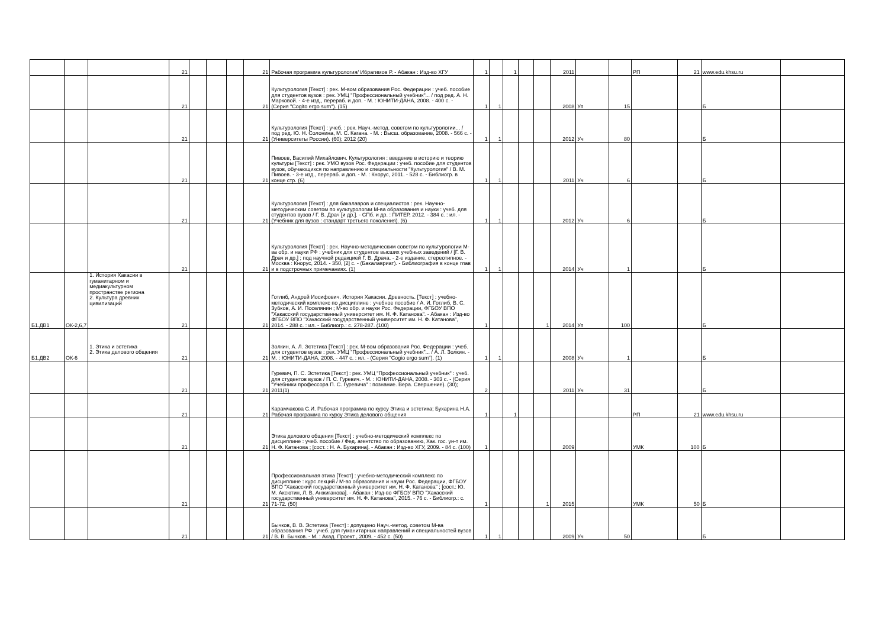| | | | 21 | | | | 21 | Рабочая программа культурология/ Ибрагимов Р. - Абакан : Изд-во ХГУ | 1 | | 1 | | | 2011 | | | РП | 21 | www.edu.khsu.ru | |
| | | | 21 | | | | 21 | Культурология [Текст] : рек. М-вом образования Рос. Федерации : учеб. пособие для студентов вузов : рек. УМЦ "Профессиональный учебник"... / под ред. А. Н. Марковой. - 4-е изд., перераб. и доп. - М. : ЮНИТИ-ДАНА, 2008. - 400 с. - (Серия "Cogito ergo sum"). (15) | 1 | 1 | | | | 2008 | Уп | 15 | | | Б | |
| | | | 21 | | | | 21 | Культурология [Текст] : учеб. : рек. Науч.-метод. советом по культурологии... / под ред. Ю. Н. Солонина, М. С. Кагана. - М. : Высш. образование, 2008. - 566 с. - (Университеты России). (60); 2012 (20) | 1 | 1 | | | | 2012 | Уч | 80 | | | Б | |
| | | | 21 | | | | 21 | Пивоев, Василий Михайлович. Культурология : введение в историю и теорию культуры [Текст] : рек. УМО вузов Рос. Федерации : учеб. пособие для студентов вузов, обучающихся по направлению и специальности "Культурология" / В. М. Пивоев. - 3-е изд., перераб. и доп. - М. : Кнорус, 2011. - 528 с. - Библиогр. в конце стр. (6) | 1 | 1 | | | | 2011 | Уч | 6 | | | Б | |
| | | | 21 | | | | 21 | Культурология [Текст] : для бакалавров и специалистов : рек. Научно-методическим советом по культурологии М-ва образования и науки : учеб. для студентов вузов / Г. В. Драч [и др.]. - СПб. и др. : ПИТЕР, 2012. - 384 с. : ил. - (Учебник для вузов : стандарт третьего поколения). (6) | 1 | 1 | | | | 2012 | Уч | 6 | | | Б | |
| | | | 21 | | | | 21 | Культурология [Текст] : рек. Научно-методическим советом по культурологии М-ва обр. и науки РФ : учебник для студентов высших учебных заведений / [Г. В. Драч и др.] ; под научной редакцией Г. В. Драча. - 2-е издание, стереотипное. - Москва : Кнорус, 2014. - 350, [2] с. - (Бакалавриат). - Библиография в конце глав и в подстрочных примечаниях. (1) | 1 | 1 | | | | 2014 | Уч | 1 | | | Б | |
| Б1.ДВ1 | ОК-2,6,7 | 1. История Хакасии в гуманитарном и медиакультурном пространстве региона 2. Культура древних цивилизаций | 21 | | | | 21 | Готлиб, Андрей Иосифович. История Хакасии. Древность. [Текст] : учебно-методический комплекс по дисциплине : учебное пособие / А. И. Готлиб, В. С. Зубков, А. И. Поселянин ; М-во обр. и науки Рос. Федерации, ФГБОУ ВПО "Хакасский государственный университет им. Н. Ф. Катанова". - Абакан : Изд-во ФГБОУ ВПО "Хакасский государственный университет им. Н. Ф. Катанова", 2014. - 288 с. : ил. - Библиогр.: с. 278-287. (100) | 1 | | | | 1 | 2014 | Уп | 100 | | | Б | |
| Б1.ДВ2 | ОК-6 | 1. Этика и эстетика 2. Этика делового общения | 21 | | | | 21 | Золкин, А. Л. Эстетика [Текст] : рек. М-вом образования Рос. Федерации : учеб. для студентов вузов : рек. УМЦ "Профессиональный учебник"... / А. Л. Золкин. - М. : ЮНИТИ-ДАНА, 2008. - 447 с. : ил. - (Серия "Cogio ergo sum"). (1) | 1 | 1 | | | | 2008 | Уч | 1 | | | Б | |
| | | | 21 | | | | 21 | Гуревич, П. С. Эстетика [Текст] : рек. УМЦ "Профессиональный учебник" : учеб. для студентов вузов / П. С. Гуревич. - М. : ЮНИТИ-ДАНА, 2008. - 303 с. - (Серия "Учебники профессора П. С. Гуревича" : познание. Вера. Свершение). (30); 2011(1) | 2 | | | | | 2011 | Уч | 31 | | | Б | |
| | | | 21 | | | | 21 | Карамчакова С.И. Рабочая программа по курсу Этика и эстетика; Бухарина Н.А. Рабочая программа по курсу Этика делового общения | 1 | | 1 | | | | | | РП | 21 | www.edu.khsu.ru | |
| | | | 21 | | | | 21 | Этика делового общения [Текст] : учебно-методический комплекс по дисциплине : учеб. пособие / Фед. агентство по образованию, Хак. гос. ун-т им. Н. Ф. Катанова ; [сост. : Н. А. Бухарина]. - Абакан : Изд-во ХГУ, 2009. - 84 с. (100) | 1 | | | | | 2009 | | | УМК | 100 | Б | |
| | | | 21 | | | | 21 | Профессиональная этика [Текст] : учебно-методический комплекс по дисциплине : курс лекций / М-во образования и науки Рос. Федерации, ФГБОУ ВПО "Хакасский государственный университет им. Н. Ф. Катанова" ; [сост.: Ю. М. Аксютин, Л. В. Анжиганова]. - Абакан : Изд-во ФГБОУ ВПО "Хакасский государственный университет им. Н. Ф. Катанова", 2015. - 76 с. - Библиогр.: с. 71-72. (50) | 1 | | | | 1 | 2015 | | | УМК | 50 | Б | |
| | | | 21 | | | | 21 | Бычков, В. В. Эстетика [Текст] : допущено Науч.-метод. советом М-ва образования РФ : учеб. для гуманитарных направлений и специальностей вузов / В. В. Бычков. - М. : Акад. Проект , 2009. - 452 с. (50) | 1 | 1 | | | | 2009 | Уч | 50 | | | Б | |